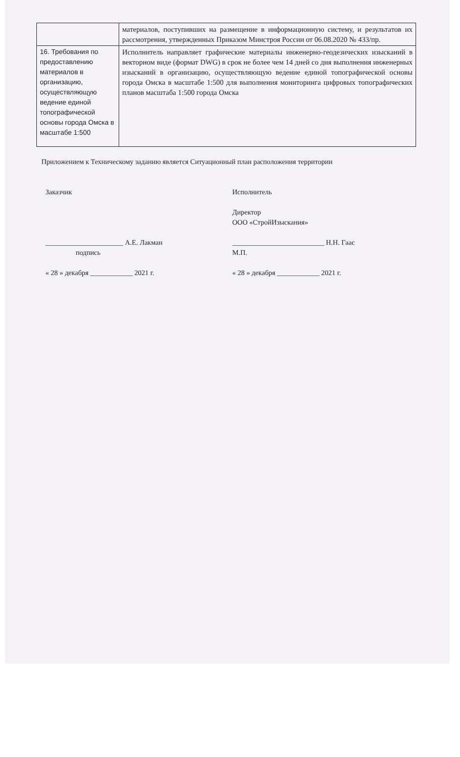| | материалов, поступивших на размещение в информационную систему, и результатов их рассмотрения, утвержденных Приказом Минстроя России от 06.08.2020 № 433/пр. |
| 16. Требования по предоставлению материалов в организацию, осуществляющую ведение единой топографической основы города Омска в масштабе 1:500 | Исполнитель направляет графические материалы инженерно-геодезических изысканий в векторном виде (формат DWG) в срок не более чем 14 дней со дня выполнения инженерных изысканий в организацию, осуществляющую ведение единой топографической основы города Омска в масштабе 1:500 для выполнения мониторинга цифровых топографических планов масштаба 1:500 города Омска |
Приложением к Техническому заданию является Ситуационный план расположения территории
Заказчик
______________________ А.Е. Лакман
подпись
« 28 » декабря ____________ 2021 г.
Исполнитель
Директор
ООО «СтройИзыскания»
__________________________ Н.Н. Гаас
М.П.
« 28 » декабря ____________ 2021 г.